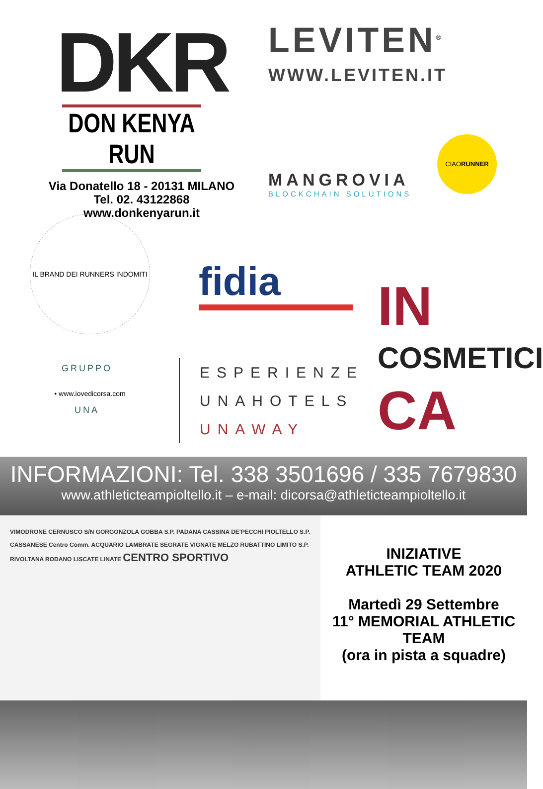DKR
DON KENYA RUN
Via Donatello 18 - 20131 MILANO
Tel. 02. 43122868
www.donkenyarun.it
LEVITEN<sup>®</sup>
WWW.LEVITEN.IT
MANGROVIA
BLOCKCHAIN SOLUTIONS
CIAORUNNER
IL BRAND DEI RUNNERS INDOMITI • www.iovedicorsa.com
fidia
IN
COSMETICI
CA
GRUPPO
UNA
ESPERIENZE
UNAHOTELS
UNAWAY
INFORMAZIONI: Tel. 338 3501696 / 335 7679830
www.athleticteampioltello.it – e-mail: dicorsa@athleticteampioltello.it
VIMODRONE CERNUSCO S/N GORGONZOLA GOBBA S.P. PADANA CASSINA DE'PECCHI PIOLTELLO S.P. CASSANESE Centro Comm. ACQUARIO LAMBRATE SEGRATE VIGNATE MELZO RUBATTINO LIMITO S.P. RIVOLTANA RODANO LISCATE LINATE CENTRO SPORTIVO
INIZIATIVE
ATHLETIC TEAM 2020
Martedì 29 Settembre
11° MEMORIAL ATHLETIC TEAM
(ora in pista a squadre)